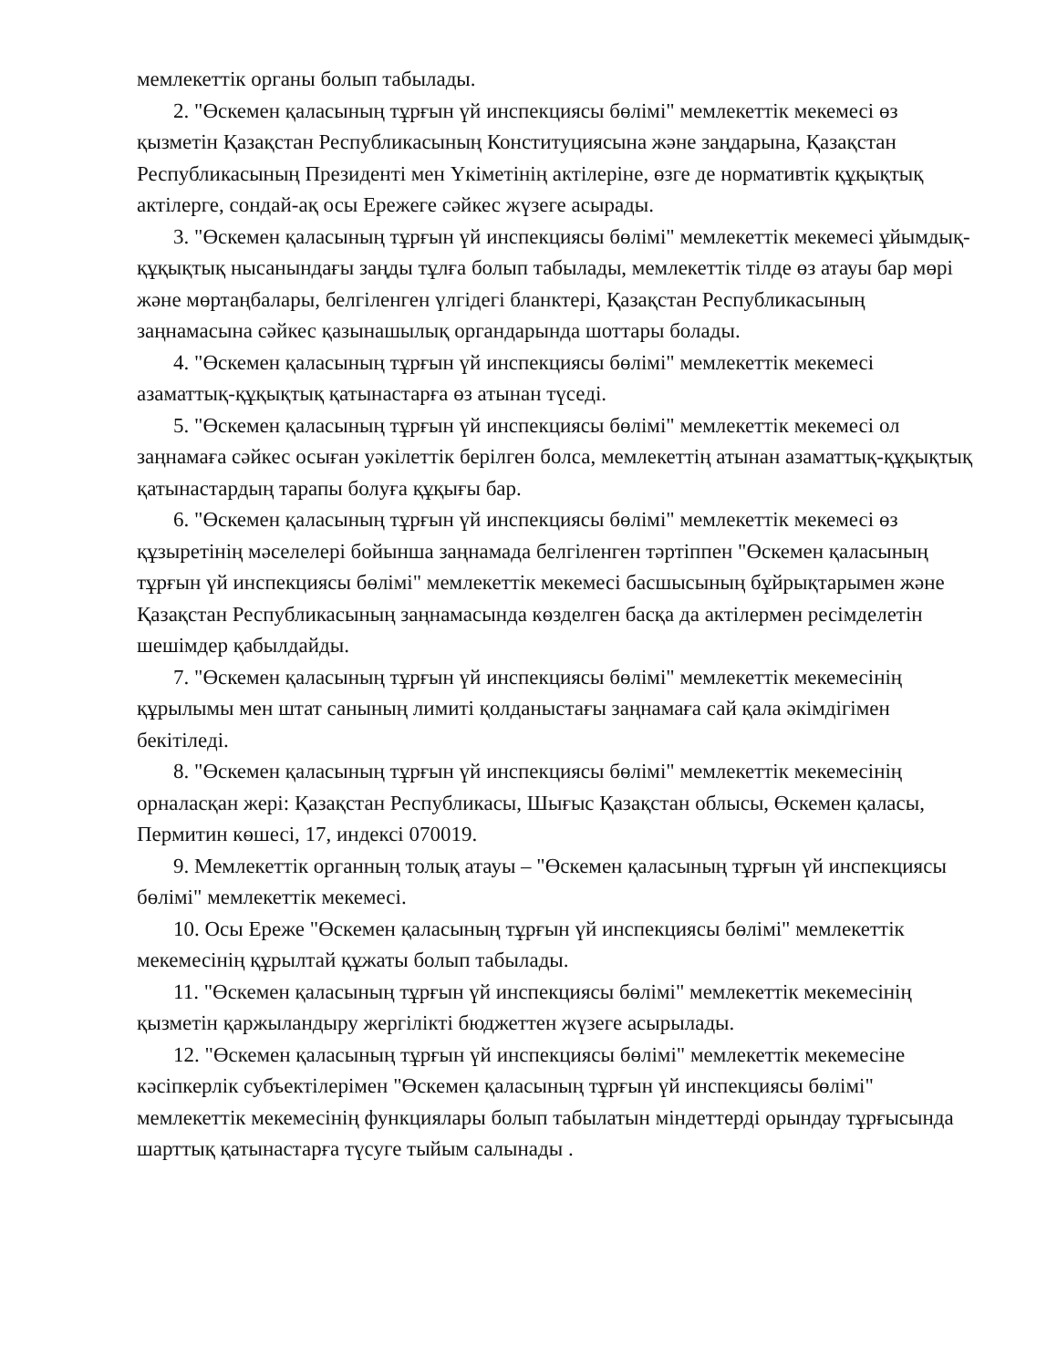мемлекеттік органы болып табылады.
2. "Өскемен қаласының тұрғын үй инспекциясы бөлімі" мемлекеттік мекемесі өз қызметін Қазақстан Республикасының Конституциясына және заңдарына, Қазақстан Республикасының Президенті мен Үкіметінің актілеріне, өзге де нормативтік құқықтық актілерге, сондай-ақ осы Ережеге сәйкес жүзеге асырады.
3. "Өскемен қаласының тұрғын үй инспекциясы бөлімі" мемлекеттік мекемесі ұйымдық-құқықтық нысанындағы заңды тұлға болып табылады, мемлекеттік тілде өз атауы бар мөрі және мөртаңбалары, белгіленген үлгідегі бланктері, Қазақстан Республикасының заңнамасына сәйкес қазынашылық органдарында шоттары болады.
4. "Өскемен қаласының тұрғын үй инспекциясы бөлімі" мемлекеттік мекемесі азаматтық-құқықтық қатынастарға өз атынан түседі.
5. "Өскемен қаласының тұрғын үй инспекциясы бөлімі" мемлекеттік мекемесі ол заңнамаға сәйкес осыған уәкілеттік берілген болса, мемлекеттің атынан азаматтық-құқықтық қатынастардың тарапы болуға құқығы бар.
6. "Өскемен қаласының тұрғын үй инспекциясы бөлімі" мемлекеттік мекемесі өз құзыретінің мәселелері бойынша заңнамада белгіленген тәртіппен "Өскемен қаласының тұрғын үй инспекциясы бөлімі" мемлекеттік мекемесі басшысының бұйрықтарымен және Қазақстан Республикасының заңнамасында көзделген басқа да актілермен ресімделетін шешімдер қабылдайды.
7. "Өскемен қаласының тұрғын үй инспекциясы бөлімі" мемлекеттік мекемесінің құрылымы мен штат санының лимиті қолданыстағы заңнамаға сай қала әкімдігімен бекітіледі.
8. "Өскемен қаласының тұрғын үй инспекциясы бөлімі" мемлекеттік мекемесінің орналасқан жері: Қазақстан Республикасы, Шығыс Қазақстан облысы, Өскемен қаласы, Пермитин көшесі, 17, индексі 070019.
9. Мемлекеттік органның толық атауы – "Өскемен қаласының тұрғын үй инспекциясы бөлімі" мемлекеттік мекемесі.
10. Осы Ереже "Өскемен қаласының тұрғын үй инспекциясы бөлімі" мемлекеттік мекемесінің құрылтай құжаты болып табылады.
11. "Өскемен қаласының тұрғын үй инспекциясы бөлімі" мемлекеттік мекемесінің қызметін қаржыландыру жергілікті бюджеттен жүзеге асырылады.
12. "Өскемен қаласының тұрғын үй инспекциясы бөлімі" мемлекеттік мекемесіне кәсіпкерлік субъектілерімен "Өскемен қаласының тұрғын үй инспекциясы бөлімі" мемлекеттік мекемесінің функциялары болып табылатын міндеттерді орындау тұрғысында шарттық қатынастарға түсуге тыйым салынады .